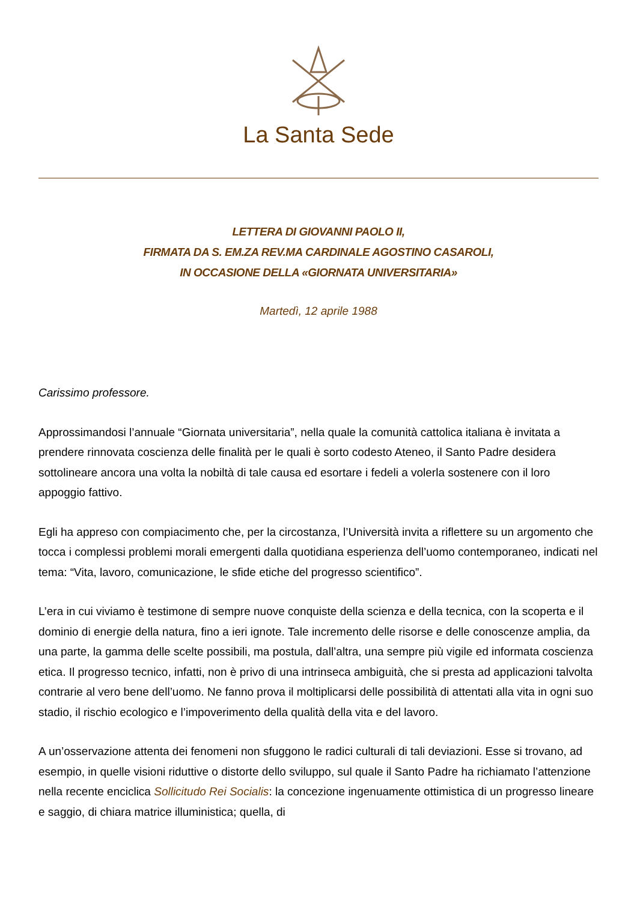La Santa Sede
LETTERA DI GIOVANNI PAOLO II,
FIRMATA DA S. EM.ZA REV.MA CARDINALE AGOSTINO CASAROLI,
IN OCCASIONE DELLA «GIORNATA UNIVERSITARIA»
Martedì, 12 aprile 1988
Carissimo professore.
Approssimandosi l’annuale “Giornata universitaria”, nella quale la comunità cattolica italiana è invitata a prendere rinnovata coscienza delle finalità per le quali è sorto codesto Ateneo, il Santo Padre desidera sottolineare ancora una volta la nobiltà di tale causa ed esortare i fedeli a volerla sostenere con il loro appoggio fattivo.
Egli ha appreso con compiacimento che, per la circostanza, l’Università invita a riflettere su un argomento che tocca i complessi problemi morali emergenti dalla quotidiana esperienza dell’uomo contemporaneo, indicati nel tema: “Vita, lavoro, comunicazione, le sfide etiche del progresso scientifico”.
L’era in cui viviamo è testimone di sempre nuove conquiste della scienza e della tecnica, con la scoperta e il dominio di energie della natura, fino a ieri ignote. Tale incremento delle risorse e delle conoscenze amplia, da una parte, la gamma delle scelte possibili, ma postula, dall’altra, una sempre più vigile ed informata coscienza etica. Il progresso tecnico, infatti, non è privo di una intrinseca ambiguità, che si presta ad applicazioni talvolta contrarie al vero bene dell’uomo. Ne fanno prova il moltiplicarsi delle possibilità di attentati alla vita in ogni suo stadio, il rischio ecologico e l’impoverimento della qualità della vita e del lavoro.
A un’osservazione attenta dei fenomeni non sfuggono le radici culturali di tali deviazioni. Esse si trovano, ad esempio, in quelle visioni riduttive o distorte dello sviluppo, sul quale il Santo Padre ha richiamato l’attenzione nella recente enciclica Sollicitudo Rei Socialis: la concezione ingenuamente ottimistica di un progresso lineare e saggio, di chiara matrice illuministica; quella, di